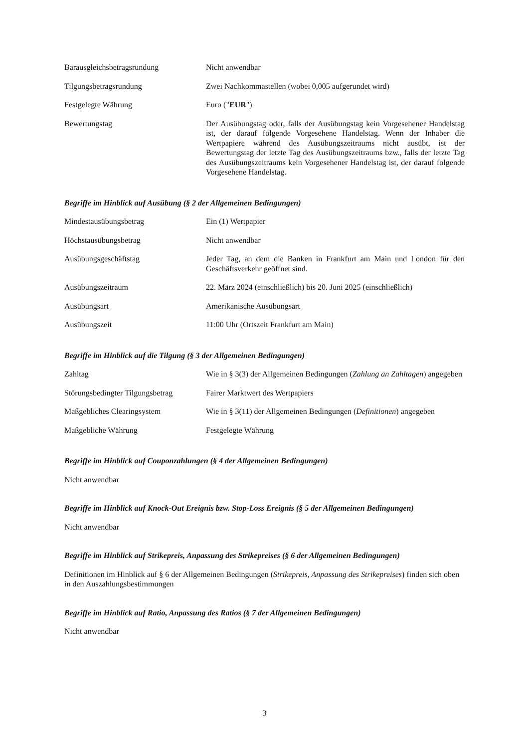| Barausgleichsbetragsrundung | Nicht anwendbar |
| Tilgungsbetragsrundung | Zwei Nachkommastellen (wobei 0,005 aufgerundet wird) |
| Festgelegte Währung | Euro (" EUR ") |
| Bewertungstag | Der Ausübungstag oder, falls der Ausübungstag kein Vorgesehener Handelstag ist, der darauf folgende Vorgesehene Handelstag. Wenn der Inhaber die Wertpapiere während des Ausübungszeitraums nicht ausübt, ist der Bewertungstag der letzte Tag des Ausübungszeitraums bzw., falls der letzte Tag des Ausübungszeitraums kein Vorgesehener Handelstag ist, der darauf folgende Vorgesehene Handelstag. |
Begriffe im Hinblick auf Ausübung (§ 2 der Allgemeinen Bedingungen)
| Mindestausübungsbetrag | Ein (1) Wertpapier |
| Höchstausübungsbetrag | Nicht anwendbar |
| Ausübungsgeschäftstag | Jeder Tag, an dem die Banken in Frankfurt am Main und London für den Geschäftsverkehr geöffnet sind. |
| Ausübungszeitraum | 22. März 2024 (einschließlich) bis 20. Juni 2025 (einschließlich) |
| Ausübungsart | Amerikanische Ausübungsart |
| Ausübungszeit | 11:00 Uhr (Ortszeit Frankfurt am Main) |
Begriffe im Hinblick auf die Tilgung (§ 3 der Allgemeinen Bedingungen)
| Zahltag | Wie in § 3(3) der Allgemeinen Bedingungen ( Zahlung an Zahltagen ) angegeben |
| Störungsbedingter Tilgungsbetrag | Fairer Marktwert des Wertpapiers |
| Maßgebliches Clearingsystem | Wie in § 3(11) der Allgemeinen Bedingungen ( Definitionen ) angegeben |
| Maßgebliche Währung | Festgelegte Währung |
Begriffe im Hinblick auf Couponzahlungen (§ 4 der Allgemeinen Bedingungen)
Nicht anwendbar
Begriffe im Hinblick auf Knock-Out Ereignis bzw. Stop-Loss Ereignis (§ 5 der Allgemeinen Bedingungen)
Nicht anwendbar
Begriffe im Hinblick auf Strikepreis, Anpassung des Strikepreises (§ 6 der Allgemeinen Bedingungen)
Definitionen im Hinblick auf § 6 der Allgemeinen Bedingungen (Strikepreis, Anpassung des Strikepreises) finden sich oben in den Auszahlungsbestimmungen
Begriffe im Hinblick auf Ratio, Anpassung des Ratios (§ 7 der Allgemeinen Bedingungen)
Nicht anwendbar
3